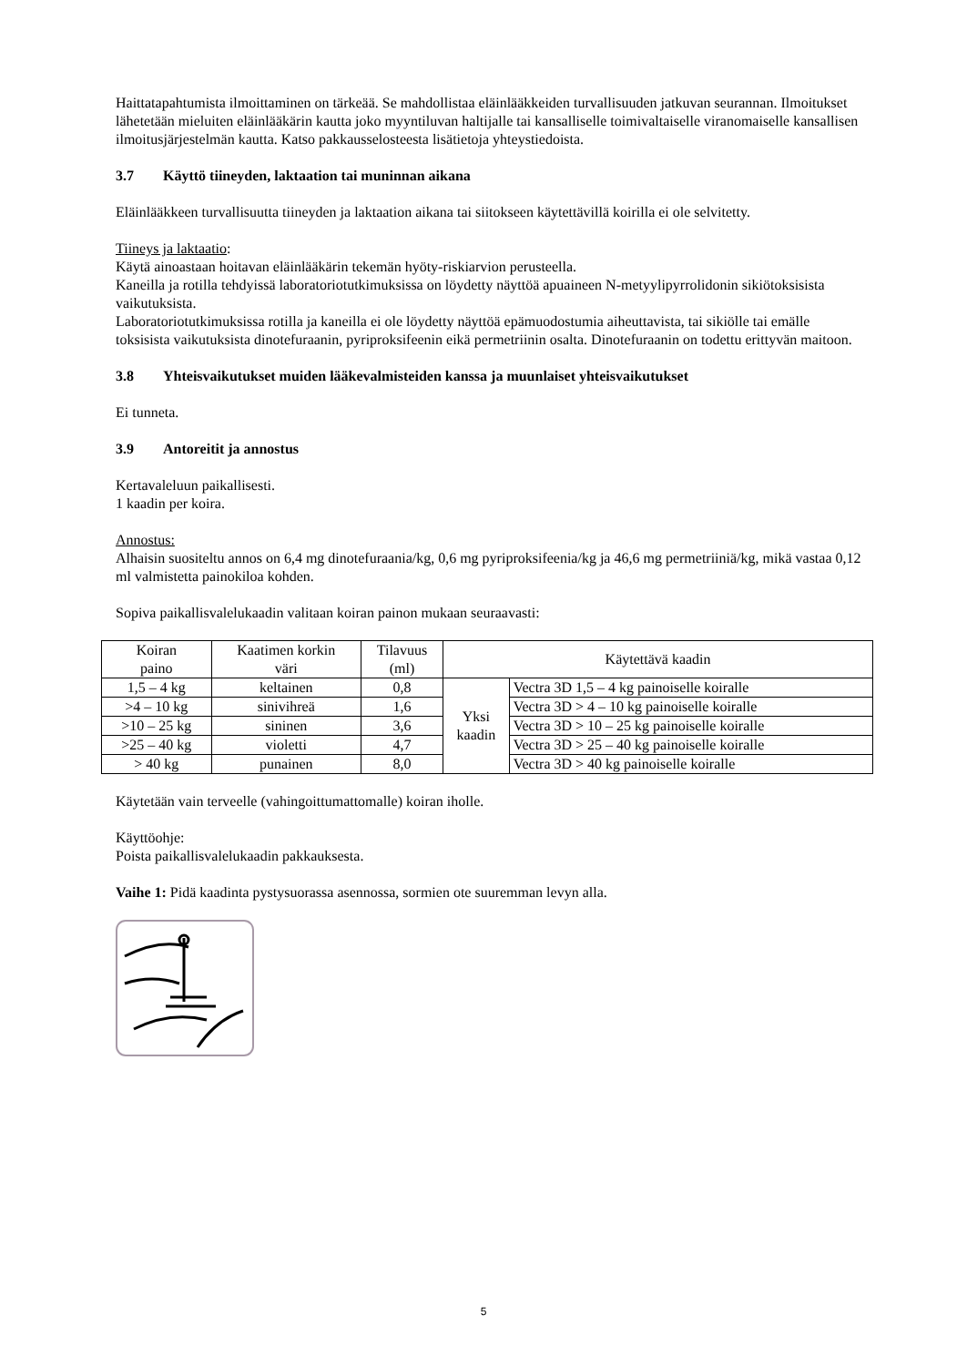Haittatapahtumista ilmoittaminen on tärkeää. Se mahdollistaa eläinlääkkeiden turvallisuuden jatkuvan seurannan. Ilmoitukset lähetetään mieluiten eläinlääkärin kautta joko myyntiluvan haltijalle tai kansalliselle toimivaltaiselle viranomaiselle kansallisen ilmoitusjärjestelmän kautta. Katso pakkausselosteesta lisätietoja yhteystiedoista.
3.7 Käyttö tiineyden, laktaation tai muninnan aikana
Eläinlääkkeen turvallisuutta tiineyden ja laktaation aikana tai siitokseen käytettävillä koirilla ei ole selvitetty.
Tiineys ja laktaatio:
Käytä ainoastaan hoitavan eläinlääkärin tekemän hyöty-riskiarvion perusteella.
Kaneilla ja rotilla tehdyissä laboratoriotutkimuksissa on löydetty näyttöä apuaineen N-metyylipyrrolidonin sikiötoksisista vaikutuksista.
Laboratoriotutkimuksissa rotilla ja kaneilla ei ole löydetty näyttöä epämuodostumia aiheuttavista, tai sikiölle tai emälle toksisista vaikutuksista dinotefuraanin, pyriproksifeenin eikä permetriinin osalta. Dinotefuraanin on todettu erittyvän maitoon.
3.8 Yhteisvaikutukset muiden lääkevalmisteiden kanssa ja muunlaiset yhteisvaikutukset
Ei tunneta.
3.9 Antoreitit ja annostus
Kertavaleluun paikallisesti.
1 kaadin per koira.
Annostus:
Alhaisin suositeltu annos on 6,4 mg dinotefuraania/kg, 0,6 mg pyriproksifeenia/kg ja 46,6 mg permetriiniä/kg, mikä vastaa 0,12 ml valmistetta painokiloa kohden.
Sopiva paikallisvalelukaadin valitaan koiran painon mukaan seuraavasti:
| Koiran paino | Kaatimen korkin väri | Tilavuus (ml) | Käytettävä kaadin | |
| --- | --- | --- | --- | --- |
| 1,5 – 4 kg | keltainen | 0,8 | Yksi kaadin | Vectra 3D 1,5 – 4 kg painoiselle koiralle |
| >4 – 10 kg | sinivihreä | 1,6 | | Vectra 3D > 4 – 10 kg painoiselle koiralle |
| >10 – 25 kg | sininen | 3,6 | | Vectra 3D > 10 – 25 kg painoiselle koiralle |
| >25 – 40 kg | violetti | 4,7 | | Vectra 3D > 25 – 40 kg painoiselle koiralle |
| > 40 kg | punainen | 8,0 | | Vectra 3D > 40 kg painoiselle koiralle |
Käytetään vain terveelle (vahingoittumattomalle) koiran iholle.
Käyttöohje:
Poista paikallisvalelukaadin pakkauksesta.
Vaihe 1: Pidä kaadinta pystysuorassa asennossa, sormien ote suuremman levyn alla.
5